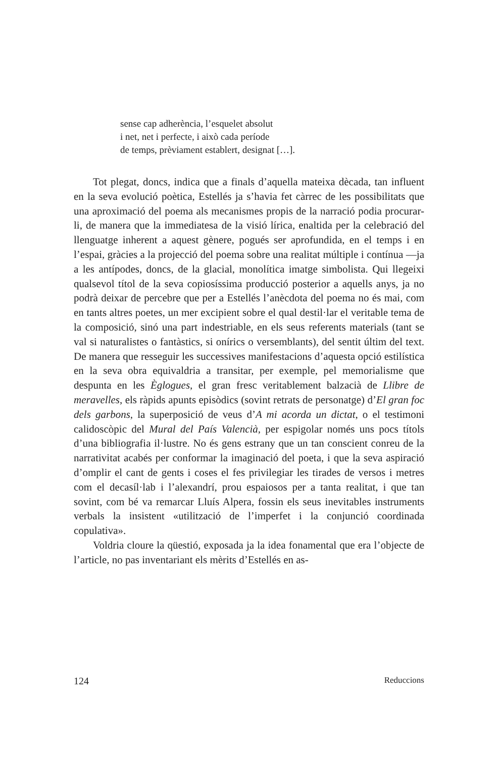sense cap adherència, l’esquelet absolut
i net, net i perfecte, i això cada període
de temps, prèviament establert, designat […].
Tot plegat, doncs, indica que a finals d’aquella mateixa dècada, tan influent en la seva evolució poètica, Estellés ja s’havia fet càrrec de les possibilitats que una aproximació del poema als mecanismes propis de la narració podia procurar-li, de manera que la immediatesa de la visió lírica, enaltida per la celebració del llenguatge inherent a aquest gènere, pogués ser aprofundida, en el temps i en l’espai, gràcies a la projecció del poema sobre una realitat múltiple i contínua —ja a les antípodes, doncs, de la glacial, monolítica imatge simbolista. Qui llegeixi qualsevol títol de la seva copiosíssima producció posterior a aquells anys, ja no podrà deixar de percebre que per a Estellés l’anècdota del poema no és mai, com en tants altres poetes, un mer excipient sobre el qual destil·lar el veritable tema de la composició, sinó una part indestriable, en els seus referents materials (tant se val si naturalistes o fantàstics, si onírics o versemblants), del sentit últim del text. De manera que resseguir les successives manifestacions d’aquesta opció estilística en la seva obra equivaldria a transitar, per exemple, pel memorialisme que despunta en les Èglogues, el gran fresc veritablement balzacià de Llibre de meravelles, els ràpids apunts episòdics (sovint retrats de personatge) d’El gran foc dels garbons, la superposició de veus d’A mi acorda un dictat, o el testimoni calidoscòpic del Mural del País Valencià, per espigolar només uns pocs títols d’una bibliografia il·lustre. No és gens estrany que un tan conscient conreu de la narrativitat acabés per conformar la imaginació del poeta, i que la seva aspiració d’omplir el cant de gents i coses el fes privilegiar les tirades de versos i metres com el decasíl·lab i l’alexandrí, prou espaiosos per a tanta realitat, i que tan sovint, com bé va remarcar Lluís Alpera, fossin els seus inevitables instruments verbals la insistent «utilització de l’imperfet i la conjunció coordinada copulativa».
Voldria cloure la qüestió, exposada ja la idea fonamental que era l’objecte de l’article, no pas inventariant els mèrits d’Estellés en as-
124 Reduccions